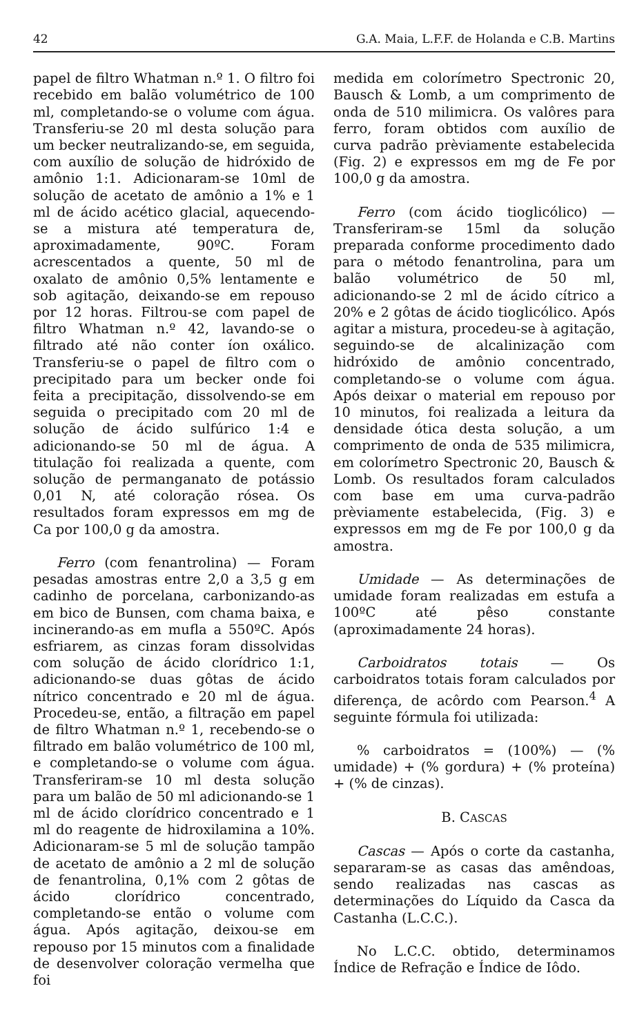42 G.A. Maia, L.F.F. de Holanda e C.B. Martins
papel de filtro Whatman n.º 1. O filtro foi recebido em balão volumétrico de 100 ml, completando-se o volume com água. Transferiu-se 20 ml desta solução para um becker neutralizando-se, em seguida, com auxílio de solução de hidróxido de amônio 1:1. Adicionaram-se 10ml de solução de acetato de amônio a 1% e 1 ml de ácido acético glacial, aquecendo-se a mistura até temperatura de, aproximadamente, 90ºC. Foram acrescentados a quente, 50 ml de oxalato de amônio 0,5% lentamente e sob agitação, deixando-se em repouso por 12 horas. Filtrou-se com papel de filtro Whatman n.º 42, lavando-se o filtrado até não conter íon oxálico. Transferiu-se o papel de filtro com o precipitado para um becker onde foi feita a precipitação, dissolvendo-se em seguida o precipitado com 20 ml de solução de ácido sulfúrico 1:4 e adicionando-se 50 ml de água. A titulação foi realizada a quente, com solução de permanganato de potássio 0,01 N, até coloração rósea. Os resultados foram expressos em mg de Ca por 100,0 g da amostra.
Ferro (com fenantrolina) — Foram pesadas amostras entre 2,0 a 3,5 g em cadinho de porcelana, carbonizando-as em bico de Bunsen, com chama baixa, e incinerando-as em mufla a 550ºC. Após esfriarem, as cinzas foram dissolvidas com solução de ácido clorídrico 1:1, adicionando-se duas gôtas de ácido nítrico concentrado e 20 ml de água. Procedeu-se, então, a filtração em papel de filtro Whatman n.º 1, recebendo-se o filtrado em balão volumétrico de 100 ml, e completando-se o volume com água. Transferiram-se 10 ml desta solução para um balão de 50 ml adicionando-se 1 ml de ácido clorídrico concentrado e 1 ml do reagente de hidroxilamina a 10%. Adicionaram-se 5 ml de solução tampão de acetato de amônio a 2 ml de solução de fenantrolina, 0,1% com 2 gôtas de ácido clorídrico concentrado, completando-se então o volume com água. Após agitação, deixou-se em repouso por 15 minutos com a finalidade de desenvolver coloração vermelha que foi
medida em colorímetro Spectronic 20, Bausch & Lomb, a um comprimento de onda de 510 milimicra. Os valôres para ferro, foram obtidos com auxílio de curva padrão prèviamente estabelecida (Fig. 2) e expressos em mg de Fe por 100,0 g da amostra.
Ferro (com ácido tioglicólico) — Transferiram-se 15ml da solução preparada conforme procedimento dado para o método fenantrolina, para um balão volumétrico de 50 ml, adicionando-se 2 ml de ácido cítrico a 20% e 2 gôtas de ácido tioglicólico. Após agitar a mistura, procedeu-se à agitação, seguindo-se de alcalinização com hidróxido de amônio concentrado, completando-se o volume com água. Após deixar o material em repouso por 10 minutos, foi realizada a leitura da densidade ótica desta solução, a um comprimento de onda de 535 milimicra, em colorímetro Spectronic 20, Bausch & Lomb. Os resultados foram calculados com base em uma curva-padrão prèviamente estabelecida, (Fig. 3) e expressos em mg de Fe por 100,0 g da amostra.
Umidade — As determinações de umidade foram realizadas em estufa a 100ºC até pêso constante (aproximadamente 24 horas).
Carboidratos totais — Os carboidratos totais foram calculados por diferença, de acôrdo com Pearson.<sup>4</sup> A seguinte fórmula foi utilizada:
% carboidratos = (100%) — (% umidade) + (% gordura) + (% proteína) + (% de cinzas).
B. CASCAS
Cascas — Após o corte da castanha, separaram-se as casas das amêndoas, sendo realizadas nas cascas as determinações do Líquido da Casca da Castanha (L.C.C.).
No L.C.C. obtido, determinamos Índice de Refração e Índice de Iôdo.